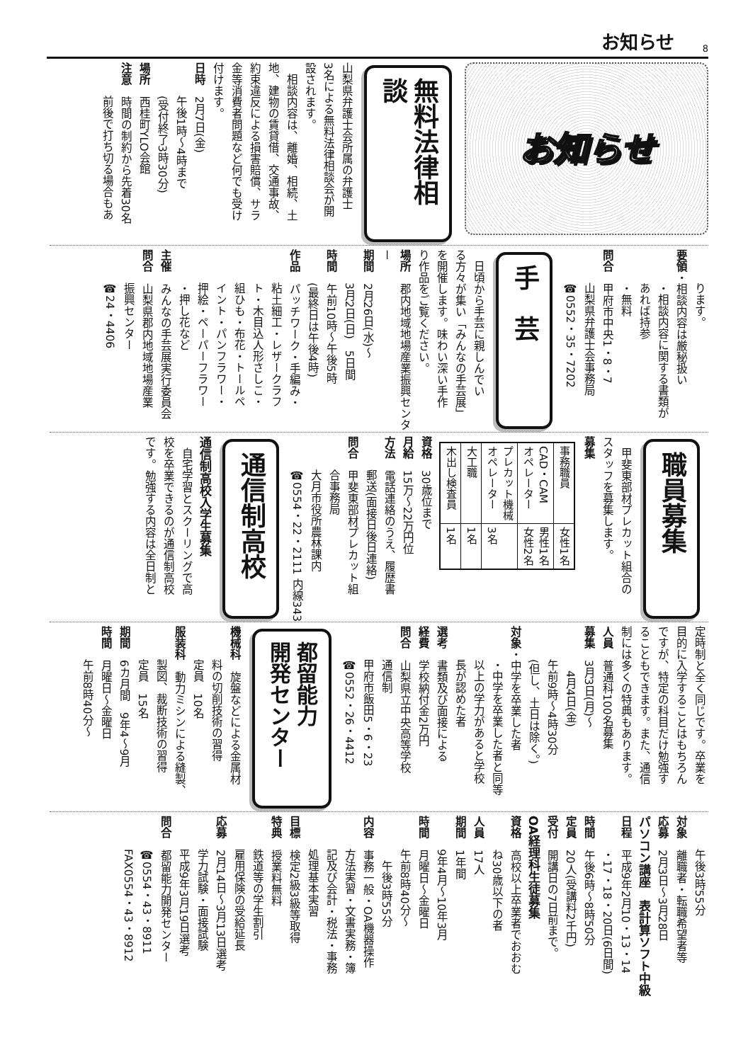お知らせ
8
お知らせ
無料法律相談
山梨県弁護士会所属の弁護士
3名による無料法律相談会が開
設されます。
　相談内容は、離婚、相続、土
地、建物の賃貸借、交通事故、
約束違反による損害賠償、サラ
金等消費者問題など何でも受け
付けます。
日時　2月7日(金)
午後1時～4時まで
(受付終了3時30分)
場所　西桂町YLO会館
注意　時間の制約から先着30名
前後で打ち切る場合もあ
ります。
要領・相談内容は厳秘扱い
・相談内容に関する書類が
あれば持参
・無料
問合　甲府市中央1・8・7
山梨県弁護士会事務局
☎0552・35・7202
手　芸
　日頃から手芸に親しんでい
る方々が集い「みんなの手芸展」
を開催します。味わい深い手作
り作品をご覧ください。
場所　郡内地域地場産業振興センター
期間　2月26日(水)～
3月2日(日)　5日間
時間　午前10時～午後5時
(最終日は午後4時)
作品　パッチワーク・手編み・
粘土細工・レザークラフ
ト・木目込人形さしこ・
組ひも・布花・トールペ
イント・パンフラワー・
押絵・ペーパーフラワー
・押し花など
主催　みんなの手芸展実行委員会
問合　山梨県郡内地域地場産業
振興センター
☎24・4406
職員募集
　甲斐東部材プレカット組合の
スタッフを募集します。
募集
| 事務職員 | 女性1名 |
| CAD・CAM オペレーター | 男性1名 女性2名 |
| プレカット機械 オペレーター | 3名 |
| 大工職 | 1名 |
| 木出し検査員 | 1名 |
資格　30歳位まで
月給　15万～22万円位
方法　電話連絡のうえ、履歴書
郵送(面接日後日連絡)
問合　甲斐東部材プレカット組
合事務局
大月市役所農林課内
☎0554・22・2111 内線343
通信制高校
通信制高校入学生募集
　自宅学習とスクーリングで高
校を卒業できるのが通信制高校
です。勉強する内容は全日制と
定時制と全く同じです。卒業を
目的に入学することはもちろん
ですが、特定の科目だけ勉強す
ることもできます。また、通信
制には多くの特典もあります。
人員　普通科100名募集
募集　3月3日(月)～
　4月4日(金)
午前9時～4時30分
(但し、土日は除く。)
対象・中学を卒業した者
・中学を卒業した者と同等
以上の学力があると学校
長が認めた者
選考　書類及び面接による
経費　学校納付金2万円
問合　山梨県立中央高等学校
通信制
甲府市飯田5・6・23
☎0552・26・4412
都留能力
開発センター
機械科　旋盤などによる金属材
料の切削技術の習得
定員　10名
服装科　動力ミシンによる縫製、
製図、裁断技術の習得
定員　15名
期間　6カ月間　9年4～9月
時間　月曜日～金曜日
午前8時40分～
午後3時55分
対象　離職者・転職希望者等
応募　2月3日～3月28日
パソコン講座　表計算ソフト中級
日程　平成9年2月10・13・14
・17・18・20日(6日間)
時間　午後6時～8時50分
定員　20人(受講料2千円)
受付　開講日の7日前まで。
OA経理科生徒募集
資格　高校以上卒業者でおおむ
ね30歳以下の者
人員　17人
期間　1年間
9年4月～10年3月
時間　月曜日～金曜日
午前8時40分～
　午後3時55分
内容　事務一般・OA機器操作
方法実習・文書実務・簿
記及び会計・税法・事務
処理基本実習
目標　検定2級3級等取得
特典　授業料無料
鉄道等の学生割引
雇用保険の受給延長
応募　2月14日～3月13日選考
学力試験・面接試験
平成9年3月19日選考
問合　都留能力開発センター
☎0554・43・8911
FAX0554・43・8912